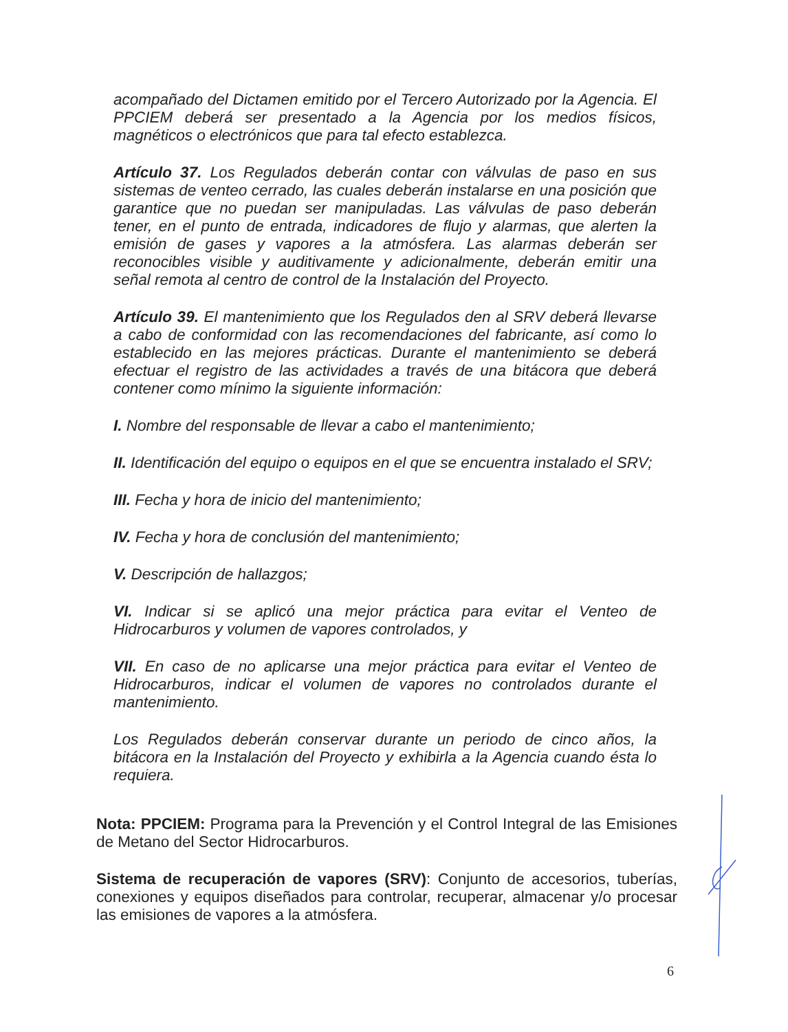acompañado del Dictamen emitido por el Tercero Autorizado por la Agencia. El PPCIEM deberá ser presentado a la Agencia por los medios físicos, magnéticos o electrónicos que para tal efecto establezca.
Artículo 37. Los Regulados deberán contar con válvulas de paso en sus sistemas de venteo cerrado, las cuales deberán instalarse en una posición que garantice que no puedan ser manipuladas. Las válvulas de paso deberán tener, en el punto de entrada, indicadores de flujo y alarmas, que alerten la emisión de gases y vapores a la atmósfera. Las alarmas deberán ser reconocibles visible y auditivamente y adicionalmente, deberán emitir una señal remota al centro de control de la Instalación del Proyecto.
Artículo 39. El mantenimiento que los Regulados den al SRV deberá llevarse a cabo de conformidad con las recomendaciones del fabricante, así como lo establecido en las mejores prácticas. Durante el mantenimiento se deberá efectuar el registro de las actividades a través de una bitácora que deberá contener como mínimo la siguiente información:
I. Nombre del responsable de llevar a cabo el mantenimiento;
II. Identificación del equipo o equipos en el que se encuentra instalado el SRV;
III. Fecha y hora de inicio del mantenimiento;
IV. Fecha y hora de conclusión del mantenimiento;
V. Descripción de hallazgos;
VI. Indicar si se aplicó una mejor práctica para evitar el Venteo de Hidrocarburos y volumen de vapores controlados, y
VII. En caso de no aplicarse una mejor práctica para evitar el Venteo de Hidrocarburos, indicar el volumen de vapores no controlados durante el mantenimiento.
Los Regulados deberán conservar durante un periodo de cinco años, la bitácora en la Instalación del Proyecto y exhibirla a la Agencia cuando ésta lo requiera.
Nota: PPCIEM: Programa para la Prevención y el Control Integral de las Emisiones de Metano del Sector Hidrocarburos.
Sistema de recuperación de vapores (SRV): Conjunto de accesorios, tuberías, conexiones y equipos diseñados para controlar, recuperar, almacenar y/o procesar las emisiones de vapores a la atmósfera.
6